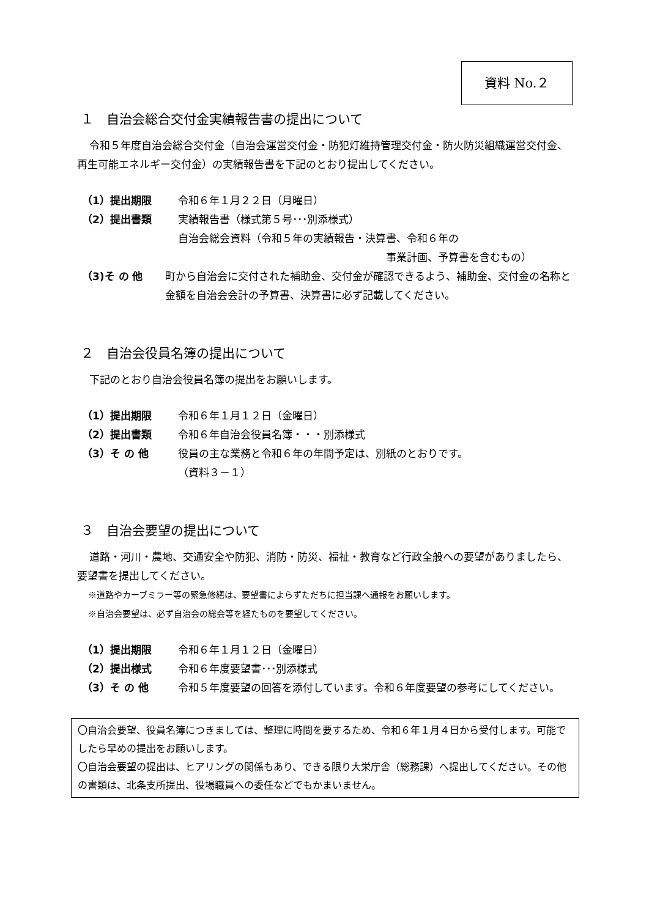資料 No.２
１　自治会総合交付金実績報告書の提出について
令和５年度自治会総合交付金（自治会運営交付金・防犯灯維持管理交付金・防火防災組織運営交付金、再生可能エネルギー交付金）の実績報告書を下記のとおり提出してください。
（1）提出期限 令和６年１月２２日（月曜日）
（2）提出書類 実績報告書（様式第５号･･･別添様式）
自治会総会資料（令和５年の実績報告・決算書、令和６年の
事業計画、予算書を含むもの）
（3)そ の 他 町から自治会に交付された補助金、交付金が確認できるよう、補助金、交付金の名称と金額を自治会会計の予算書、決算書に必ず記載してください。
２　自治会役員名簿の提出について
下記のとおり自治会役員名簿の提出をお願いします。
（1）提出期限 令和６年１月１２日（金曜日）
（2）提出書類 令和６年自治会役員名簿・・・別添様式
（3）そ の 他 役員の主な業務と令和６年の年間予定は、別紙のとおりです。
（資料３－１）
３　自治会要望の提出について
道路・河川・農地、交通安全や防犯、消防・防災、福祉・教育など行政全般への要望がありましたら、要望書を提出してください。
※道路やカーブミラー等の緊急修繕は、要望書によらずただちに担当課へ通報をお願いします。
※自治会要望は、必ず自治会の総会等を経たものを要望してください。
（1）提出期限 令和６年１月１２日（金曜日）
（2）提出様式 令和６年度要望書･･･別添様式
（3）そ の 他 令和５年度要望の回答を添付しています。令和６年度要望の参考にしてください。
〇自治会要望、役員名簿につきましては、整理に時間を要するため、令和６年１月４日から受付します。可能でしたら早めの提出をお願いします。
〇自治会要望の提出は、ヒアリングの関係もあり、できる限り大栄庁舎（総務課）へ提出してください。その他の書類は、北条支所提出、役場職員への委任などでもかまいません。